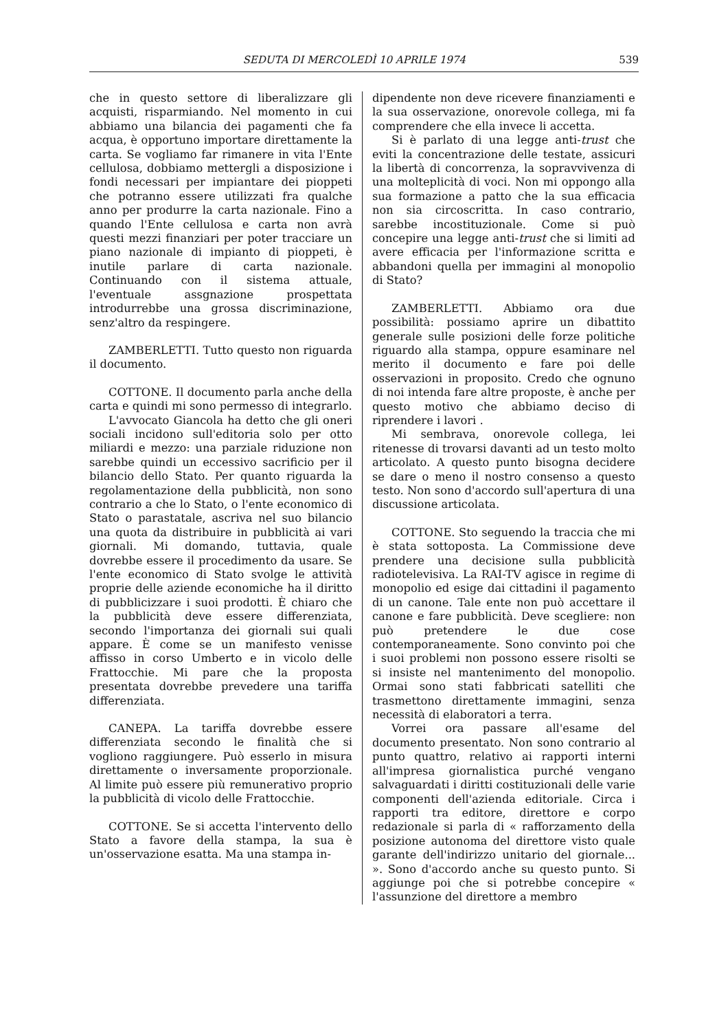SEDUTA DI MERCOLEDÌ 10 APRILE 1974 539
che in questo settore di liberalizzare gli acquisti, risparmiando. Nel momento in cui abbiamo una bilancia dei pagamenti che fa acqua, è opportuno importare direttamente la carta. Se vogliamo far rimanere in vita l'Ente cellulosa, dobbiamo mettergli a disposizione i fondi necessari per impiantare dei pioppeti che potranno essere utilizzati fra qualche anno per produrre la carta nazionale. Fino a quando l'Ente cellulosa e carta non avrà questi mezzi finanziari per poter tracciare un piano nazionale di impianto di pioppeti, è inutile parlare di carta nazionale. Continuando con il sistema attuale, l'eventuale assgnazione prospettata introdurrebbe una grossa discriminazione, senz'altro da respingere.
ZAMBERLETTI. Tutto questo non riguarda il documento.
COTTONE. Il documento parla anche della carta e quindi mi sono permesso di integrarlo.
L'avvocato Giancola ha detto che gli oneri sociali incidono sull'editoria solo per otto miliardi e mezzo: una parziale riduzione non sarebbe quindi un eccessivo sacrificio per il bilancio dello Stato. Per quanto riguarda la regolamentazione della pubblicità, non sono contrario a che lo Stato, o l'ente economico di Stato o parastatale, ascriva nel suo bilancio una quota da distribuire in pubblicità ai vari giornali. Mi domando, tuttavia, quale dovrebbe essere il procedimento da usare. Se l'ente economico di Stato svolge le attività proprie delle aziende economiche ha il diritto di pubblicizzare i suoi prodotti. È chiaro che la pubblicità deve essere differenziata, secondo l'importanza dei giornali sui quali appare. È come se un manifesto venisse affisso in corso Umberto e in vicolo delle Frattocchie. Mi pare che la proposta presentata dovrebbe prevedere una tariffa differenziata.
CANEPA. La tariffa dovrebbe essere differenziata secondo le finalità che si vogliono raggiungere. Può esserlo in misura direttamente o inversamente proporzionale. Al limite può essere più remunerativo proprio la pubblicità di vicolo delle Frattocchie.
COTTONE. Se si accetta l'intervento dello Stato a favore della stampa, la sua è un'osservazione esatta. Ma una stampa in-
dipendente non deve ricevere finanziamenti e la sua osservazione, onorevole collega, mi fa comprendere che ella invece li accetta.
Si è parlato di una legge anti-trust che eviti la concentrazione delle testate, assicuri la libertà di concorrenza, la sopravvivenza di una molteplicità di voci. Non mi oppongo alla sua formazione a patto che la sua efficacia non sia circoscritta. In caso contrario, sarebbe incostituzionale. Come si può concepire una legge anti-trust che si limiti ad avere efficacia per l'informazione scritta e abbandoni quella per immagini al monopolio di Stato?
ZAMBERLETTI. Abbiamo ora due possibilità: possiamo aprire un dibattito generale sulle posizioni delle forze politiche riguardo alla stampa, oppure esaminare nel merito il documento e fare poi delle osservazioni in proposito. Credo che ognuno di noi intenda fare altre proposte, è anche per questo motivo che abbiamo deciso di riprendere i lavori .
Mi sembrava, onorevole collega, lei ritenesse di trovarsi davanti ad un testo molto articolato. A questo punto bisogna decidere se dare o meno il nostro consenso a questo testo. Non sono d'accordo sull'apertura di una discussione articolata.
COTTONE. Sto seguendo la traccia che mi è stata sottoposta. La Commissione deve prendere una decisione sulla pubblicità radiotelevisiva. La RAI-TV agisce in regime di monopolio ed esige dai cittadini il pagamento di un canone. Tale ente non può accettare il canone e fare pubblicità. Deve scegliere: non può pretendere le due cose contemporaneamente. Sono convinto poi che i suoi problemi non possono essere risolti se si insiste nel mantenimento del monopolio. Ormai sono stati fabbricati satelliti che trasmettono direttamente immagini, senza necessità di elaboratori a terra.
Vorrei ora passare all'esame del documento presentato. Non sono contrario al punto quattro, relativo ai rapporti interni all'impresa giornalistica purché vengano salvaguardati i diritti costituzionali delle varie componenti dell'azienda editoriale. Circa i rapporti tra editore, direttore e corpo redazionale si parla di « rafforzamento della posizione autonoma del direttore visto quale garante dell'indirizzo unitario del giornale... ». Sono d'accordo anche su questo punto. Si aggiunge poi che si potrebbe concepire « l'assunzione del direttore a membro